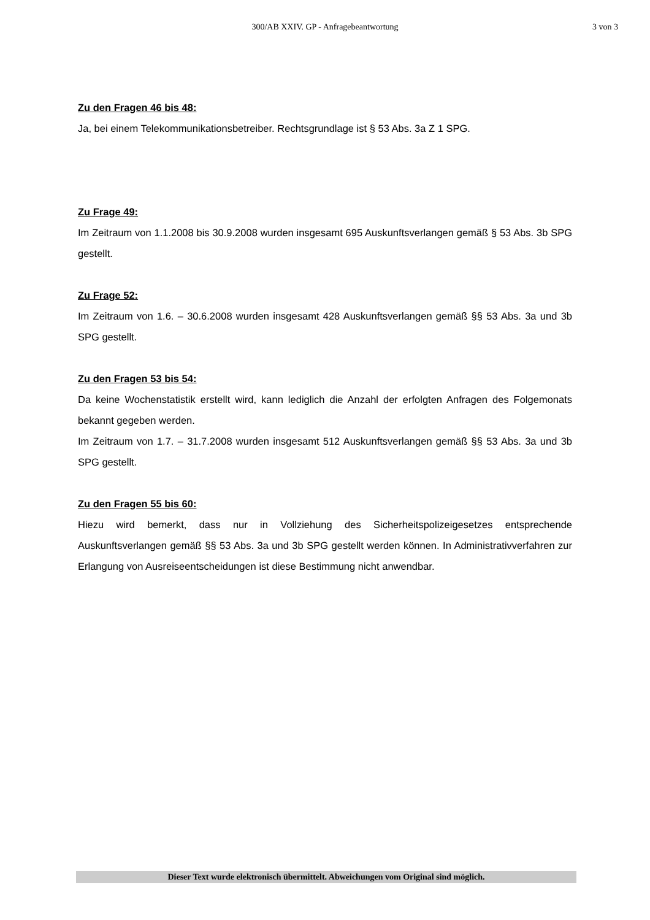300/AB XXIV. GP - Anfragebeantwortung
3 von 3
Zu den Fragen 46 bis 48:
Ja, bei einem Telekommunikationsbetreiber. Rechtsgrundlage ist § 53 Abs. 3a Z 1 SPG.
Zu Frage 49:
Im Zeitraum von 1.1.2008 bis 30.9.2008 wurden insgesamt 695 Auskunftsverlangen gemäß § 53 Abs. 3b SPG gestellt.
Zu Frage 52:
Im Zeitraum von 1.6. – 30.6.2008 wurden insgesamt 428 Auskunftsverlangen gemäß §§ 53 Abs. 3a und 3b SPG gestellt.
Zu den Fragen 53 bis 54:
Da keine Wochenstatistik erstellt wird, kann lediglich die Anzahl der erfolgten Anfragen des Folgemonats bekannt gegeben werden.
Im Zeitraum von 1.7. – 31.7.2008 wurden insgesamt 512 Auskunftsverlangen gemäß §§ 53 Abs. 3a und 3b SPG gestellt.
Zu den Fragen 55 bis 60:
Hiezu wird bemerkt, dass nur in Vollziehung des Sicherheitspolizeigesetzes entsprechende Auskunftsverlangen gemäß §§ 53 Abs. 3a und 3b SPG gestellt werden können. In Administrativverfahren zur Erlangung von Ausreiseentscheidungen ist diese Bestimmung nicht anwendbar.
Dieser Text wurde elektronisch übermittelt. Abweichungen vom Original sind möglich.